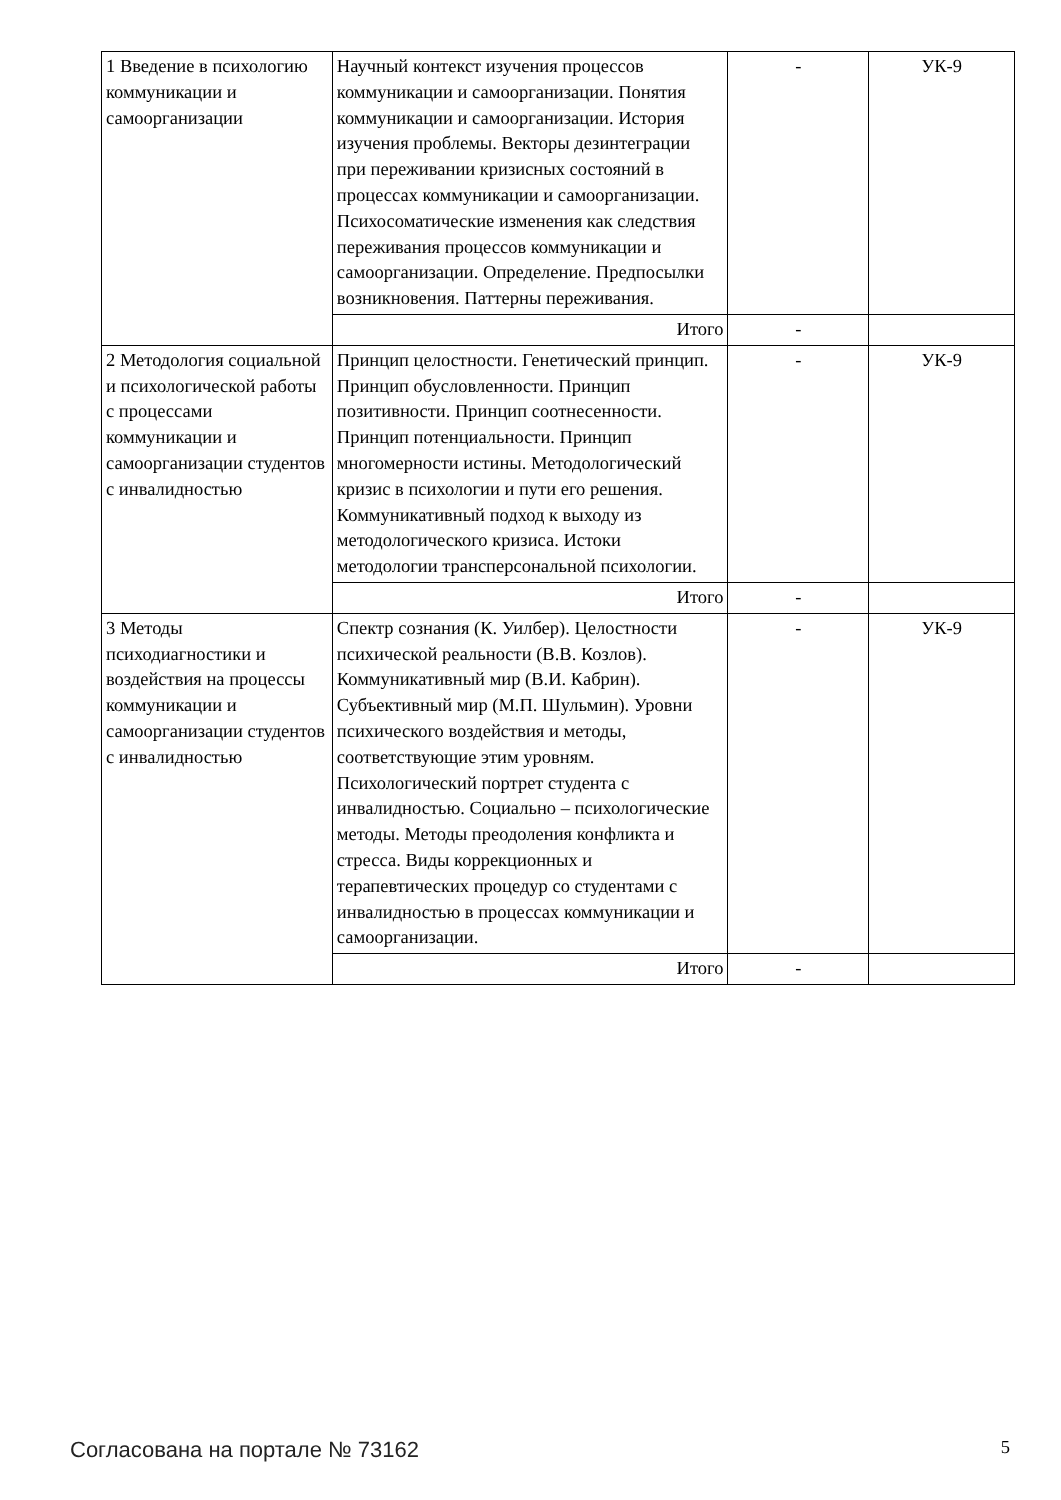| 1 Введение в психологию коммуникации и самоорганизации | Научный контекст изучения процессов коммуникации и самоорганизации. Понятия коммуникации и самоорганизации. История изучения проблемы. Векторы дезинтеграции при переживании кризисных состояний в процессах коммуникации и самоорганизации. Психосоматические изменения как следствия переживания процессов коммуникации и самоорганизации. Определение. Предпосылки возникновения. Паттерны переживания. | - | УК-9 |
| | Итого | - | |
| 2 Методология социальной и психологической работы с процессами коммуникации и самоорганизации студентов с инвалидностью | Принцип целостности. Генетический принцип. Принцип обусловленности. Принцип позитивности. Принцип соотнесенности. Принцип потенциальности. Принцип многомерности истины. Методологический кризис в психологии и пути его решения. Коммуникативный подход к выходу из методологического кризиса. Истоки методологии трансперсональной психологии. | - | УК-9 |
| | Итого | - | |
| 3 Методы психодиагностики и воздействия на процессы коммуникации и самоорганизации студентов с инвалидностью | Спектр сознания (К. Уилбер). Целостности психической реальности (В.В. Козлов). Коммуникативный мир (В.И. Кабрин). Субъективный мир (М.П. Шульмин). Уровни психического воздействия и методы, соответствующие этим уровням. Психологический портрет студента с инвалидностью. Социально – психологические методы. Методы преодоления конфликта и стресса. Виды коррекционных и терапевтических процедур со студентами с инвалидностью в процессах коммуникации и самоорганизации. | - | УК-9 |
| | Итого | - | |
Согласована на портале № 73162 5